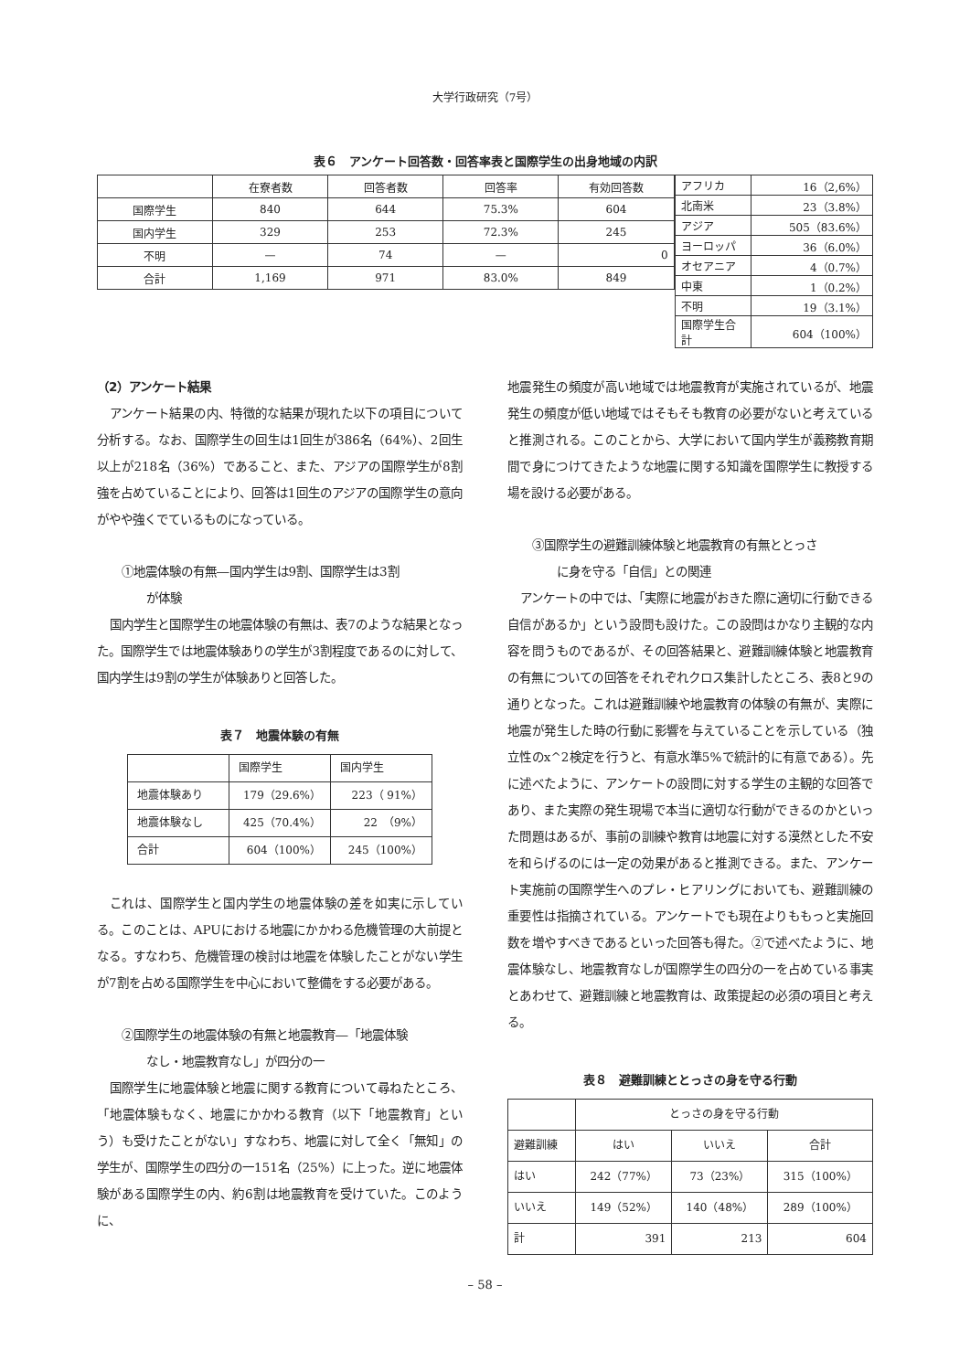大学行政研究（7号）
表６　アンケート回答数・回答率表と国際学生の出身地域の内訳
| | 在寮者数 | 回答者数 | 回答率 | 有効回答数 |
| --- | --- | --- | --- | --- |
| 国際学生 | 840 | 644 | 75.3% | 604 |
| 国内学生 | 329 | 253 | 72.3% | 245 |
| 不明 | — | 74 | — | 0 |
| 合計 | 1,169 | 971 | 83.0% | 849 |
| アフリカ | 16（2,6%） |
| 北南米 | 23（3.8%） |
| アジア | 505（83.6%） |
| ヨーロッパ | 36（6.0%） |
| オセアニア | 4（0.7%） |
| 中東 | 1（0.2%） |
| 不明 | 19（3.1%） |
| 国際学生合計 | 604（100%） |
（2）アンケート結果
アンケート結果の内、特徴的な結果が現れた以下の項目について分析する。なお、国際学生の回生は1回生が386名（64%）、2回生以上が218名（36%）であること、また、アジアの国際学生が8割強を占めていることにより、回答は1回生のアジアの国際学生の意向がやや強くでているものになっている。
①地震体験の有無―国内学生は9割、国際学生は3割
が体験
国内学生と国際学生の地震体験の有無は、表7のような結果となった。国際学生では地震体験ありの学生が3割程度であるのに対して、国内学生は9割の学生が体験ありと回答した。
表７　地震体験の有無
| | 国際学生 | 国内学生 |
| 地震体験あり | 179（29.6%） | 223（ 91%） |
| 地震体験なし | 425（70.4%） | 22 （9%） |
| 合計 | 604（100%） | 245（100%） |
これは、国際学生と国内学生の地震体験の差を如実に示している。このことは、APUにおける地震にかかわる危機管理の大前提となる。すなわち、危機管理の検討は地震を体験したことがない学生が7割を占める国際学生を中心において整備をする必要がある。
②国際学生の地震体験の有無と地震教育―「地震体験
なし・地震教育なし」が四分の一
国際学生に地震体験と地震に関する教育について尋ねたところ、「地震体験もなく、地震にかかわる教育（以下「地震教育」という）も受けたことがない」すなわち、地震に対して全く「無知」の学生が、国際学生の四分の一151名（25%）に上った。逆に地震体験がある国際学生の内、約6割は地震教育を受けていた。このように、
地震発生の頻度が高い地域では地震教育が実施されているが、地震発生の頻度が低い地域ではそもそも教育の必要がないと考えていると推測される。このことから、大学において国内学生が義務教育期間で身につけてきたような地震に関する知識を国際学生に教授する場を設ける必要がある。
③国際学生の避難訓練体験と地震教育の有無ととっさ
に身を守る「自信」との関連
アンケートの中では、「実際に地震がおきた際に適切に行動できる自信があるか」という設問も設けた。この設問はかなり主観的な内容を問うものであるが、その回答結果と、避難訓練体験と地震教育の有無についての回答をそれぞれクロス集計したところ、表8と9の通りとなった。これは避難訓練や地震教育の体験の有無が、実際に地震が発生した時の行動に影響を与えていることを示している（独立性のx^2検定を行うと、有意水準5%で統計的に有意である）。先に述べたように、アンケートの設問に対する学生の主観的な回答であり、また実際の発生現場で本当に適切な行動ができるのかといった問題はあるが、事前の訓練や教育は地震に対する漠然とした不安を和らげるのには一定の効果があると推測できる。また、アンケート実施前の国際学生へのプレ・ヒアリングにおいても、避難訓練の重要性は指摘されている。アンケートでも現在よりももっと実施回数を増やすべきであるといった回答も得た。②で述べたように、地震体験なし、地震教育なしが国際学生の四分の一を占めている事実とあわせて、避難訓練と地震教育は、政策提起の必須の項目と考える。
表８　避難訓練ととっさの身を守る行動
| | とっさの身を守る行動 | | |
| 避難訓練 | はい | いいえ | 合計 |
| はい | 242（77%） | 73（23%） | 315（100%） |
| いいえ | 149（52%） | 140（48%） | 289（100%） |
| 計 | 391 | 213 | 604 |
– 58 –